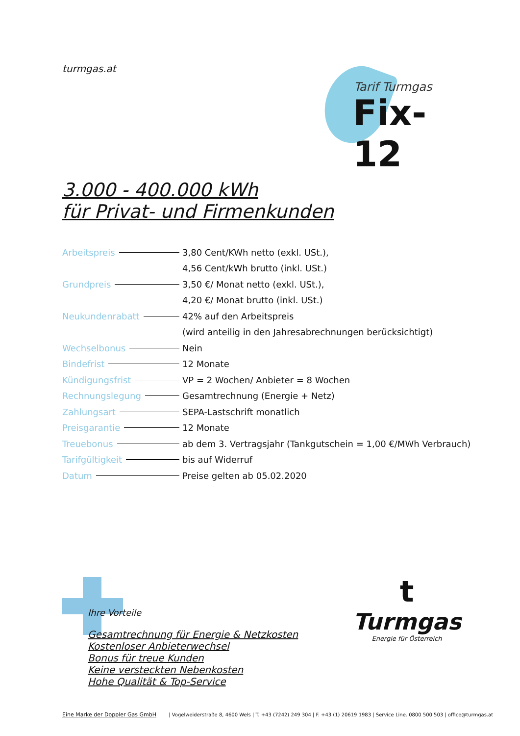turmgas.at
Tarif Turmgas
Fix-12
3.000 - 400.000 kWh
für Privat- und Firmenkunden
| Arbeitspreis | 3,80 Cent/KWh netto (exkl. USt.), |
| | 4,56 Cent/kWh brutto (inkl. USt.) |
| Grundpreis | 3,50 €/ Monat netto (exkl. USt.), |
| | 4,20 €/ Monat brutto (inkl. USt.) |
| Neukundenrabatt | 42% auf den Arbeitspreis |
| | (wird anteilig in den Jahresabrechnungen berücksichtigt) |
| Wechselbonus | Nein |
| Bindefrist | 12 Monate |
| Kündigungsfrist | VP = 2 Wochen/ Anbieter = 8 Wochen |
| Rechnungslegung | Gesamtrechnung (Energie + Netz) |
| Zahlungsart | SEPA-Lastschrift monatlich |
| Preisgarantie | 12 Monate |
| Treuebonus | ab dem 3. Vertragsjahr (Tankgutschein = 1,00 €/MWh Verbrauch) |
| Tarifgültigkeit | bis auf Widerruf |
| Datum | Preise gelten ab 05.02.2020 |
Ihre Vorteile
Gesamtrechnung für Energie & Netzkosten
Kostenloser Anbieterwechsel
Bonus für treue Kunden
Keine versteckten Nebenkosten
Hohe Qualität & Top-Service
t
Turmgas
Energie für Österreich
Eine Marke der Doppler Gas GmbH | Vogelweiderstraße 8, 4600 Wels | T. +43 (7242) 249 304 | F. +43 (1) 20619 1983 | Service Line. 0800 500 503 | office@turmgas.at